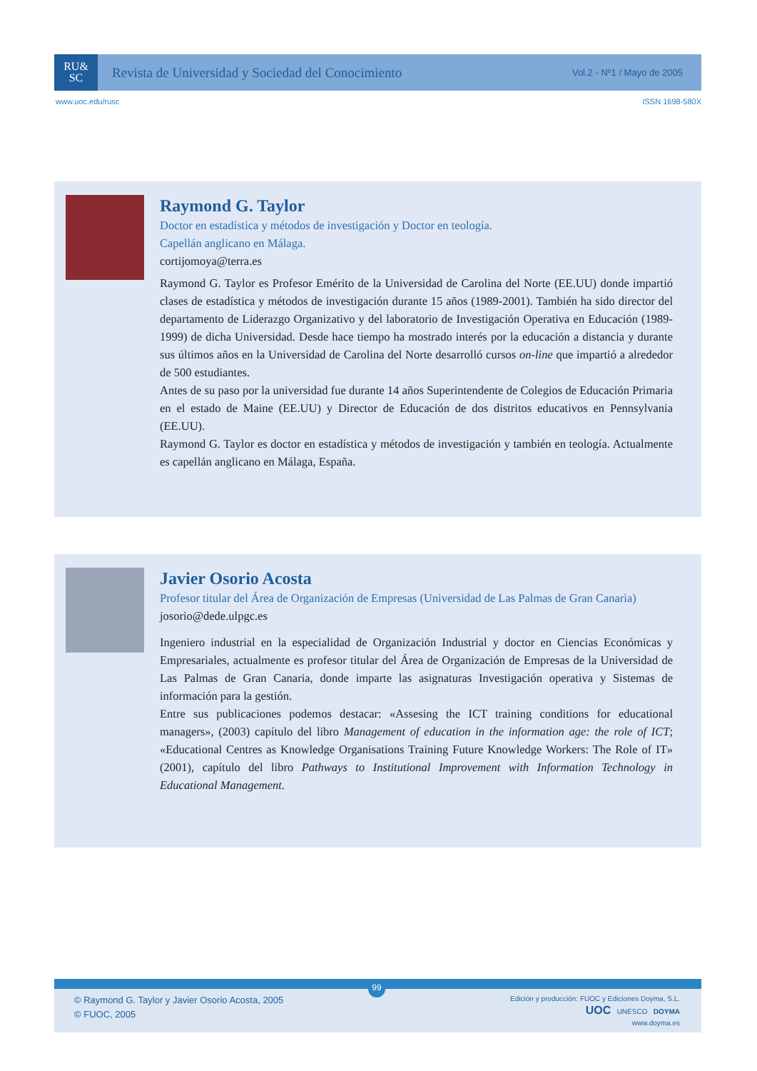RU&
SC
Revista de Universidad y Sociedad del Conocimiento
Vol.2 - Nº1 / Mayo de 2005
www.uoc.edu/rusc ISSN 1698-580X
Raymond G. Taylor
Doctor en estadística y métodos de investigación y Doctor en teología.
Capellán anglicano en Málaga.
cortijomoya@terra.es
Raymond G. Taylor es Profesor Emérito de la Universidad de Carolina del Norte (EE.UU) donde impartió clases de estadística y métodos de investigación durante 15 años (1989-2001). También ha sido director del departamento de Liderazgo Organizativo y del laboratorio de Investigación Operativa en Educación (1989-1999) de dicha Universidad. Desde hace tiempo ha mostrado interés por la educación a distancia y durante sus últimos años en la Universidad de Carolina del Norte desarrolló cursos on-line que impartió a alrededor de 500 estudiantes.
Antes de su paso por la universidad fue durante 14 años Superintendente de Colegios de Educación Primaria en el estado de Maine (EE.UU) y Director de Educación de dos distritos educativos en Pennsylvania (EE.UU).
Raymond G. Taylor es doctor en estadística y métodos de investigación y también en teología. Actualmente es capellán anglicano en Málaga, España.
Javier Osorio Acosta
Profesor titular del Área de Organización de Empresas (Universidad de Las Palmas de Gran Canaria)
josorio@dede.ulpgc.es
Ingeniero industrial en la especialidad de Organización Industrial y doctor en Ciencias Económicas y Empresariales, actualmente es profesor titular del Área de Organización de Empresas de la Universidad de Las Palmas de Gran Canaria, donde imparte las asignaturas Investigación operativa y Sistemas de información para la gestión.
Entre sus publicaciones podemos destacar: «Assesing the ICT training conditions for educational managers», (2003) capítulo del libro Management of education in the information age: the role of ICT; «Educational Centres as Knowledge Organisations Training Future Knowledge Workers: The Role of IT» (2001), capítulo del libro Pathways to Institutional Improvement with Information Technology in Educational Management.
99
© Raymond G. Taylor y Javier Osorio Acosta, 2005
© FUOC, 2005
Edición y producción: FUOC y Ediciones Doyma, S.L.
UOC UNESCO DOYMA
www.doyma.es